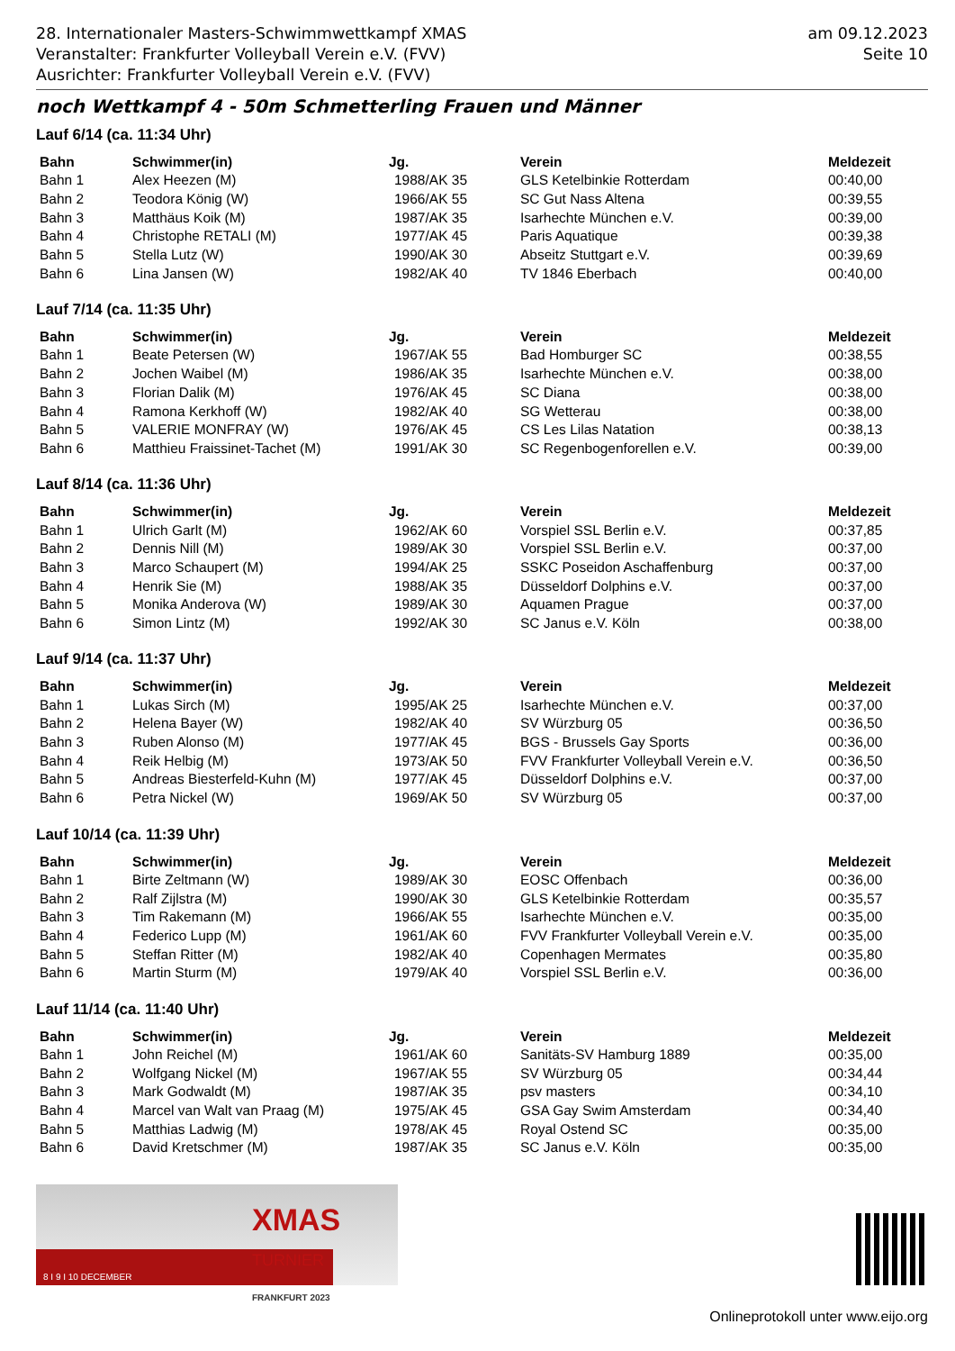28. Internationaler Masters-Schwimmwettkampf XMAS
Veranstalter: Frankfurter Volleyball Verein e.V. (FVV)
Ausrichter: Frankfurter Volleyball Verein e.V. (FVV)
am 09.12.2023
Seite 10
noch Wettkampf 4 - 50m Schmetterling Frauen und Männer
Lauf 6/14 (ca. 11:34 Uhr)
| Bahn | Schwimmer(in) | Jg. | Verein | Meldezeit |
| --- | --- | --- | --- | --- |
| Bahn 1 | Alex Heezen (M) | 1988/AK 35 | GLS Ketelbinkie Rotterdam | 00:40,00 |
| Bahn 2 | Teodora König (W) | 1966/AK 55 | SC Gut Nass Altena | 00:39,55 |
| Bahn 3 | Matthäus Koik (M) | 1987/AK 35 | Isarhechte München e.V. | 00:39,00 |
| Bahn 4 | Christophe RETALI (M) | 1977/AK 45 | Paris Aquatique | 00:39,38 |
| Bahn 5 | Stella Lutz (W) | 1990/AK 30 | Abseitz Stuttgart e.V. | 00:39,69 |
| Bahn 6 | Lina Jansen (W) | 1982/AK 40 | TV 1846 Eberbach | 00:40,00 |
Lauf 7/14 (ca. 11:35 Uhr)
| Bahn | Schwimmer(in) | Jg. | Verein | Meldezeit |
| --- | --- | --- | --- | --- |
| Bahn 1 | Beate Petersen (W) | 1967/AK 55 | Bad Homburger SC | 00:38,55 |
| Bahn 2 | Jochen Waibel (M) | 1986/AK 35 | Isarhechte München e.V. | 00:38,00 |
| Bahn 3 | Florian Dalik (M) | 1976/AK 45 | SC Diana | 00:38,00 |
| Bahn 4 | Ramona Kerkhoff (W) | 1982/AK 40 | SG Wetterau | 00:38,00 |
| Bahn 5 | VALERIE MONFRAY (W) | 1976/AK 45 | CS Les Lilas Natation | 00:38,13 |
| Bahn 6 | Matthieu Fraissinet-Tachet (M) | 1991/AK 30 | SC Regenbogenforellen e.V. | 00:39,00 |
Lauf 8/14 (ca. 11:36 Uhr)
| Bahn | Schwimmer(in) | Jg. | Verein | Meldezeit |
| --- | --- | --- | --- | --- |
| Bahn 1 | Ulrich Garlt (M) | 1962/AK 60 | Vorspiel SSL Berlin e.V. | 00:37,85 |
| Bahn 2 | Dennis Nill (M) | 1989/AK 30 | Vorspiel SSL Berlin e.V. | 00:37,00 |
| Bahn 3 | Marco Schaupert (M) | 1994/AK 25 | SSKC Poseidon Aschaffenburg | 00:37,00 |
| Bahn 4 | Henrik Sie (M) | 1988/AK 35 | Düsseldorf Dolphins e.V. | 00:37,00 |
| Bahn 5 | Monika Anderova (W) | 1989/AK 30 | Aquamen Prague | 00:37,00 |
| Bahn 6 | Simon Lintz (M) | 1992/AK 30 | SC Janus e.V. Köln | 00:38,00 |
Lauf 9/14 (ca. 11:37 Uhr)
| Bahn | Schwimmer(in) | Jg. | Verein | Meldezeit |
| --- | --- | --- | --- | --- |
| Bahn 1 | Lukas Sirch (M) | 1995/AK 25 | Isarhechte München e.V. | 00:37,00 |
| Bahn 2 | Helena Bayer (W) | 1982/AK 40 | SV Würzburg 05 | 00:36,50 |
| Bahn 3 | Ruben Alonso (M) | 1977/AK 45 | BGS - Brussels Gay Sports | 00:36,00 |
| Bahn 4 | Reik Helbig (M) | 1973/AK 50 | FVV Frankfurter Volleyball Verein e.V. | 00:36,50 |
| Bahn 5 | Andreas Biesterfeld-Kuhn (M) | 1977/AK 45 | Düsseldorf Dolphins e.V. | 00:37,00 |
| Bahn 6 | Petra Nickel (W) | 1969/AK 50 | SV Würzburg 05 | 00:37,00 |
Lauf 10/14 (ca. 11:39 Uhr)
| Bahn | Schwimmer(in) | Jg. | Verein | Meldezeit |
| --- | --- | --- | --- | --- |
| Bahn 1 | Birte Zeltmann (W) | 1989/AK 30 | EOSC Offenbach | 00:36,00 |
| Bahn 2 | Ralf Zijlstra (M) | 1990/AK 30 | GLS Ketelbinkie Rotterdam | 00:35,57 |
| Bahn 3 | Tim Rakemann (M) | 1966/AK 55 | Isarhechte München e.V. | 00:35,00 |
| Bahn 4 | Federico Lupp (M) | 1961/AK 60 | FVV Frankfurter Volleyball Verein e.V. | 00:35,00 |
| Bahn 5 | Steffan Ritter (M) | 1982/AK 40 | Copenhagen Mermates | 00:35,80 |
| Bahn 6 | Martin Sturm (M) | 1979/AK 40 | Vorspiel SSL Berlin e.V. | 00:36,00 |
Lauf 11/14 (ca. 11:40 Uhr)
| Bahn | Schwimmer(in) | Jg. | Verein | Meldezeit |
| --- | --- | --- | --- | --- |
| Bahn 1 | John Reichel (M) | 1961/AK 60 | Sanitäts-SV Hamburg 1889 | 00:35,00 |
| Bahn 2 | Wolfgang Nickel (M) | 1967/AK 55 | SV Würzburg 05 | 00:34,44 |
| Bahn 3 | Mark Godwaldt (M) | 1987/AK 35 | psv masters | 00:34,10 |
| Bahn 4 | Marcel van Walt van Praag (M) | 1975/AK 45 | GSA Gay Swim Amsterdam | 00:34,40 |
| Bahn 5 | Matthias Ladwig (M) | 1978/AK 45 | Royal Ostend SC | 00:35,00 |
| Bahn 6 | David Kretschmer (M) | 1987/AK 35 | SC Janus e.V. Köln | 00:35,00 |
XMAS
TURNIER
FRANKFURT 2023
8 I 9 I 10 DECEMBER
Onlineprotokoll unter www.eijo.org